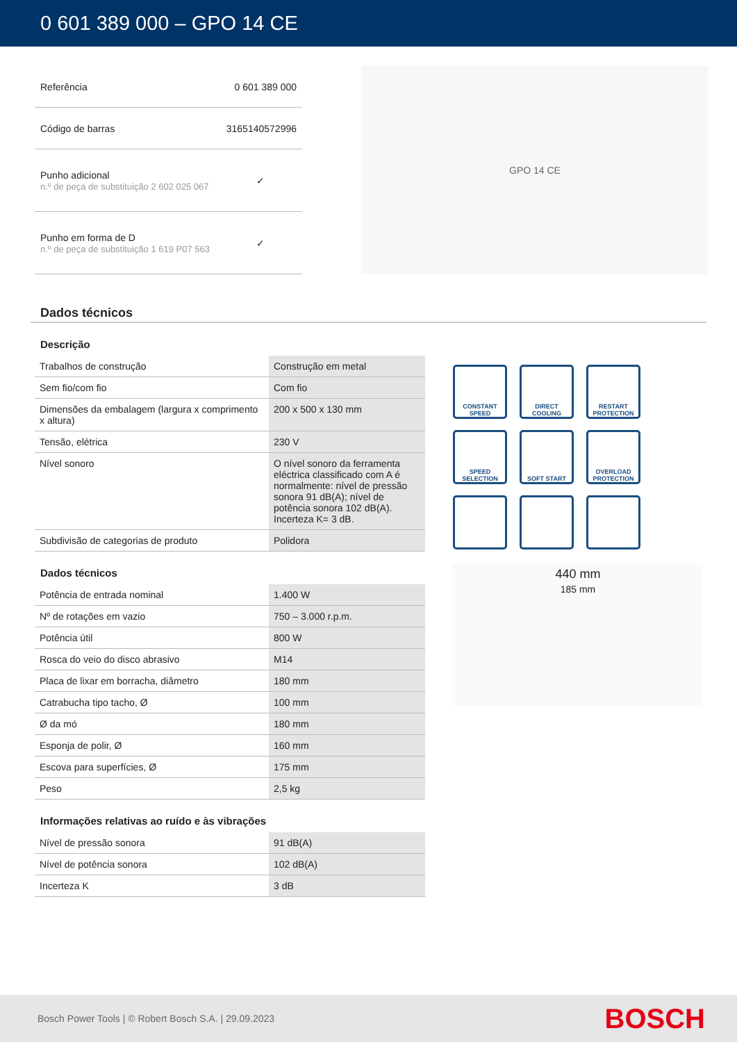0 601 389 000 – GPO 14 CE
| Referência | 0 601 389 000 |
| Código de barras | 3165140572996 |
| Punho adicional n.º de peça de substituição 2 602 025 067 | ✓ |
| Punho em forma de D n.º de peça de substituição 1 619 P07 563 | ✓ |
GPO 14 CE
Dados técnicos
Descrição
| Trabalhos de construção | Construção em metal |
| Sem fio/com fio | Com fio |
| Dimensões da embalagem (largura x comprimento x altura) | 200 x 500 x 130 mm |
| Tensão, elétrica | 230 V |
| Nível sonoro | O nível sonoro da ferramenta eléctrica classificado com A é normalmente: nível de pressão sonora 91 dB(A); nível de potência sonora 102 dB(A). Incerteza K= 3 dB. |
| Subdivisão de categorias de produto | Polidora |
Dados técnicos
| Potência de entrada nominal | 1.400 W |
| Nº de rotações em vazio | 750 – 3.000 r.p.m. |
| Potência útil | 800 W |
| Rosca do veio do disco abrasivo | M14 |
| Placa de lixar em borracha, diâmetro | 180 mm |
| Catrabucha tipo tacho, Ø | 100 mm |
| Ø da mó | 180 mm |
| Esponja de polir, Ø | 160 mm |
| Escova para superfícies, Ø | 175 mm |
| Peso | 2,5 kg |
Informações relativas ao ruído e às vibrações
| Nível de pressão sonora | 91 dB(A) |
| Nível de potência sonora | 102 dB(A) |
| Incerteza K | 3 dB |
CONSTANT SPEED
DIRECT COOLING
RESTART PROTECTION
SPEED SELECTION
SOFT START
OVERLOAD PROTECTION
440 mm
185 mm
Bosch Power Tools | © Robert Bosch S.A. | 29.09.2023 BOSCH